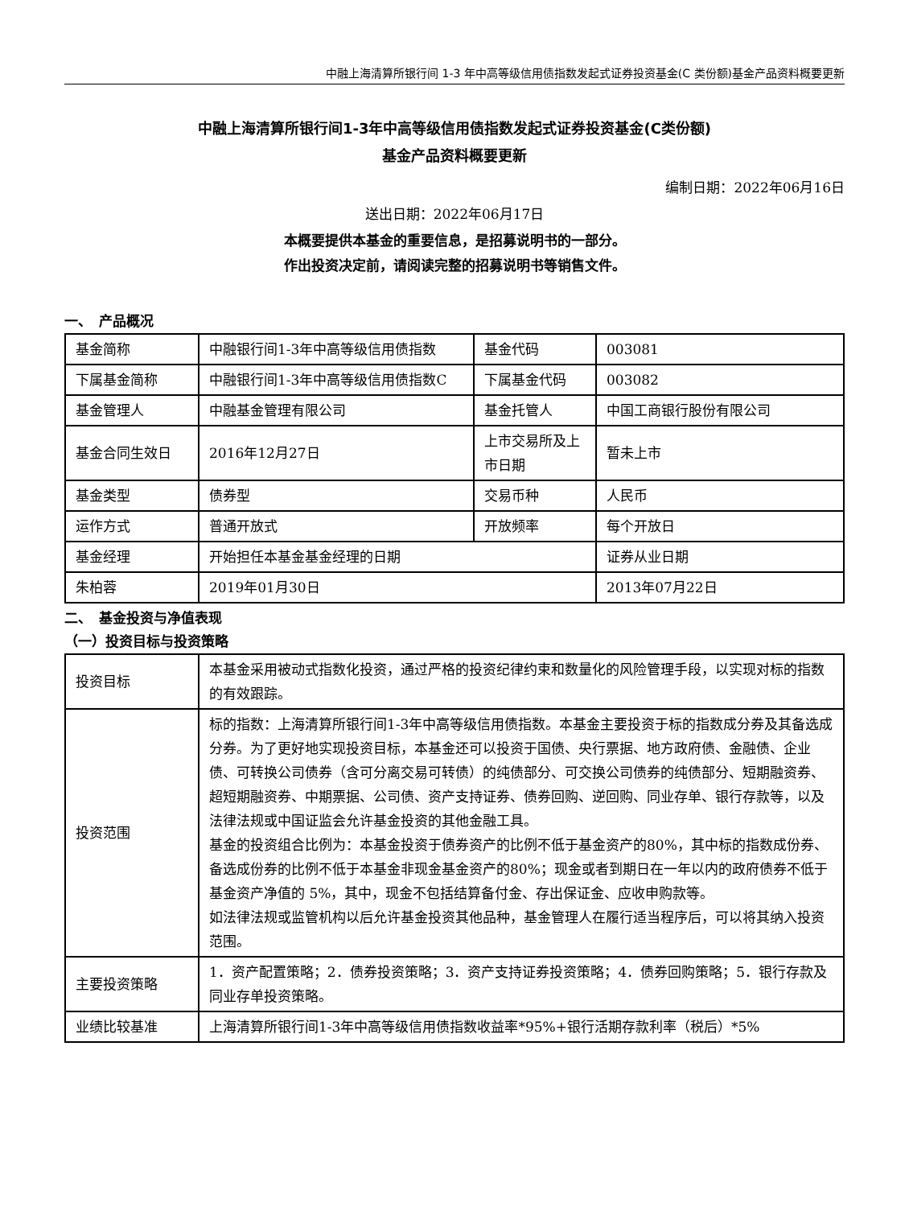中融上海清算所银行间 1-3 年中高等级信用债指数发起式证券投资基金(C 类份额)基金产品资料概要更新
中融上海清算所银行间1-3年中高等级信用债指数发起式证券投资基金(C类份额)
基金产品资料概要更新
编制日期：2022年06月16日
送出日期：2022年06月17日
本概要提供本基金的重要信息，是招募说明书的一部分。
作出投资决定前，请阅读完整的招募说明书等销售文件。
一、　产品概况
| 基金简称 | 中融银行间1-3年中高等级信用债指数 | 基金代码 | 003081 |
| 下属基金简称 | 中融银行间1-3年中高等级信用债指数C | 下属基金代码 | 003082 |
| 基金管理人 | 中融基金管理有限公司 | 基金托管人 | 中国工商银行股份有限公司 |
| 基金合同生效日 | 2016年12月27日 | 上市交易所及上市日期 | 暂未上市 |
| 基金类型 | 债券型 | 交易币种 | 人民币 |
| 运作方式 | 普通开放式 | 开放频率 | 每个开放日 |
| 基金经理 | 开始担任本基金基金经理的日期 | | 证券从业日期 |
| 朱柏蓉 | 2019年01月30日 | | 2013年07月22日 |
二、　基金投资与净值表现
（一）投资目标与投资策略
| 投资目标 | 本基金采用被动式指数化投资，通过严格的投资纪律约束和数量化的风险管理手段，以实现对标的指数的有效跟踪。 |
| 投资范围 | 标的指数：上海清算所银行间1-3年中高等级信用债指数。本基金主要投资于标的指数成分券及其备选成分券。为了更好地实现投资目标，本基金还可以投资于国债、央行票据、地方政府债、金融债、企业债、可转换公司债券（含可分离交易可转债）的纯债部分、可交换公司债券的纯债部分、短期融资券、超短期融资券、中期票据、公司债、资产支持证券、债券回购、逆回购、同业存单、银行存款等，以及法律法规或中国证监会允许基金投资的其他金融工具。 基金的投资组合比例为：本基金投资于债券资产的比例不低于基金资产的80%，其中标的指数成份券、备选成份券的比例不低于本基金非现金基金资产的80%；现金或者到期日在一年以内的政府债券不低于基金资产净值的 5%，其中，现金不包括结算备付金、存出保证金、应收申购款等。 如法律法规或监管机构以后允许基金投资其他品种，基金管理人在履行适当程序后，可以将其纳入投资范围。 |
| 主要投资策略 | 1．资产配置策略；2．债券投资策略；3．资产支持证券投资策略；4．债券回购策略；5．银行存款及同业存单投资策略。 |
| 业绩比较基准 | 上海清算所银行间1-3年中高等级信用债指数收益率*95%+银行活期存款利率（税后）*5% |